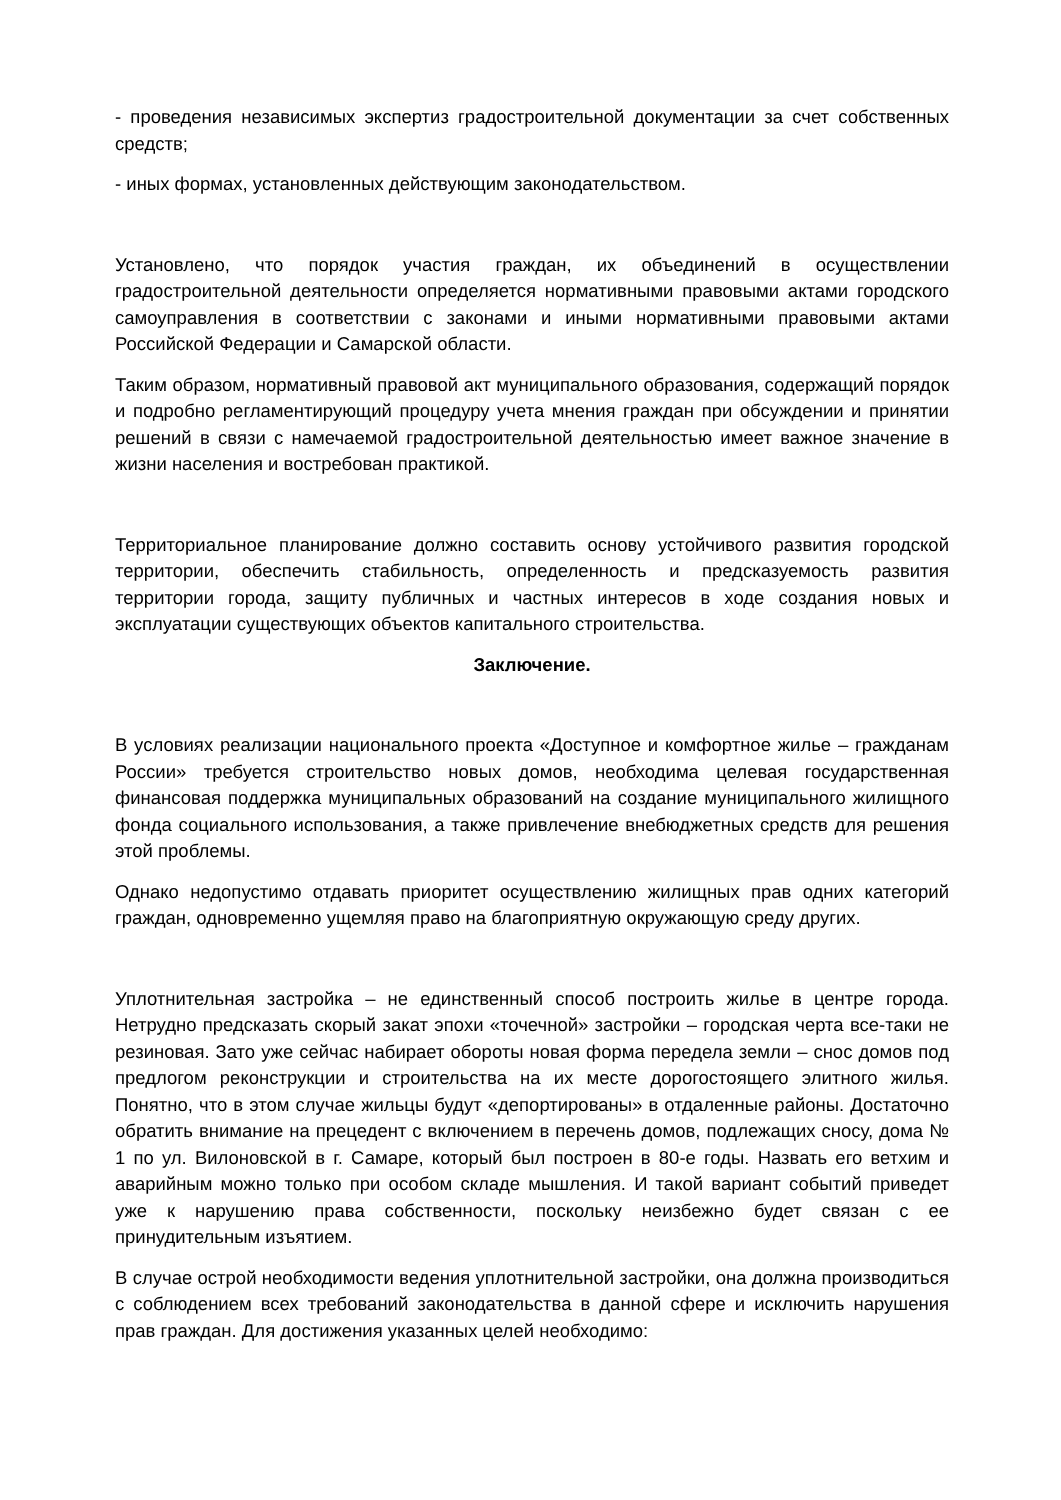- проведения независимых экспертиз градостроительной документации за счет собственных средств;
- иных формах, установленных действующим законодательством.
Установлено, что порядок участия граждан, их объединений в осуществлении градостроительной деятельности определяется нормативными правовыми актами городского самоуправления в соответствии с законами и иными нормативными правовыми актами Российской Федерации и Самарской области.
Таким образом, нормативный правовой акт муниципального образования, содержащий порядок и подробно регламентирующий процедуру учета мнения граждан при обсуждении и принятии решений в связи с намечаемой градостроительной деятельностью имеет важное значение в жизни населения и востребован практикой.
Территориальное планирование должно составить основу устойчивого развития городской территории, обеспечить стабильность, определенность и предсказуемость развития территории города, защиту публичных и частных интересов в ходе создания новых и эксплуатации существующих объектов капитального строительства.
Заключение.
В условиях реализации национального проекта «Доступное и комфортное жилье – гражданам России» требуется строительство новых домов, необходима целевая государственная финансовая поддержка муниципальных образований на создание муниципального жилищного фонда социального использования, а также привлечение внебюджетных средств для решения этой проблемы.
Однако недопустимо отдавать приоритет осуществлению жилищных прав одних категорий граждан, одновременно ущемляя право на благоприятную окружающую среду других.
Уплотнительная застройка – не единственный способ построить жилье в центре города. Нетрудно предсказать скорый закат эпохи «точечной» застройки – городская черта все-таки не резиновая. Зато уже сейчас набирает обороты новая форма передела земли – снос домов под предлогом реконструкции и строительства на их месте дорогостоящего элитного жилья. Понятно, что в этом случае жильцы будут «депортированы» в отдаленные районы. Достаточно обратить внимание на прецедент с включением в перечень домов, подлежащих сносу, дома № 1 по ул. Вилоновской в г. Самаре, который был построен в 80-е годы. Назвать его ветхим и аварийным можно только при особом складе мышления. И такой вариант событий приведет уже к нарушению права собственности, поскольку неизбежно будет связан с ее принудительным изъятием.
В случае острой необходимости ведения уплотнительной застройки, она должна производиться с соблюдением всех требований законодательства в данной сфере и исключить нарушения прав граждан. Для достижения указанных целей необходимо: